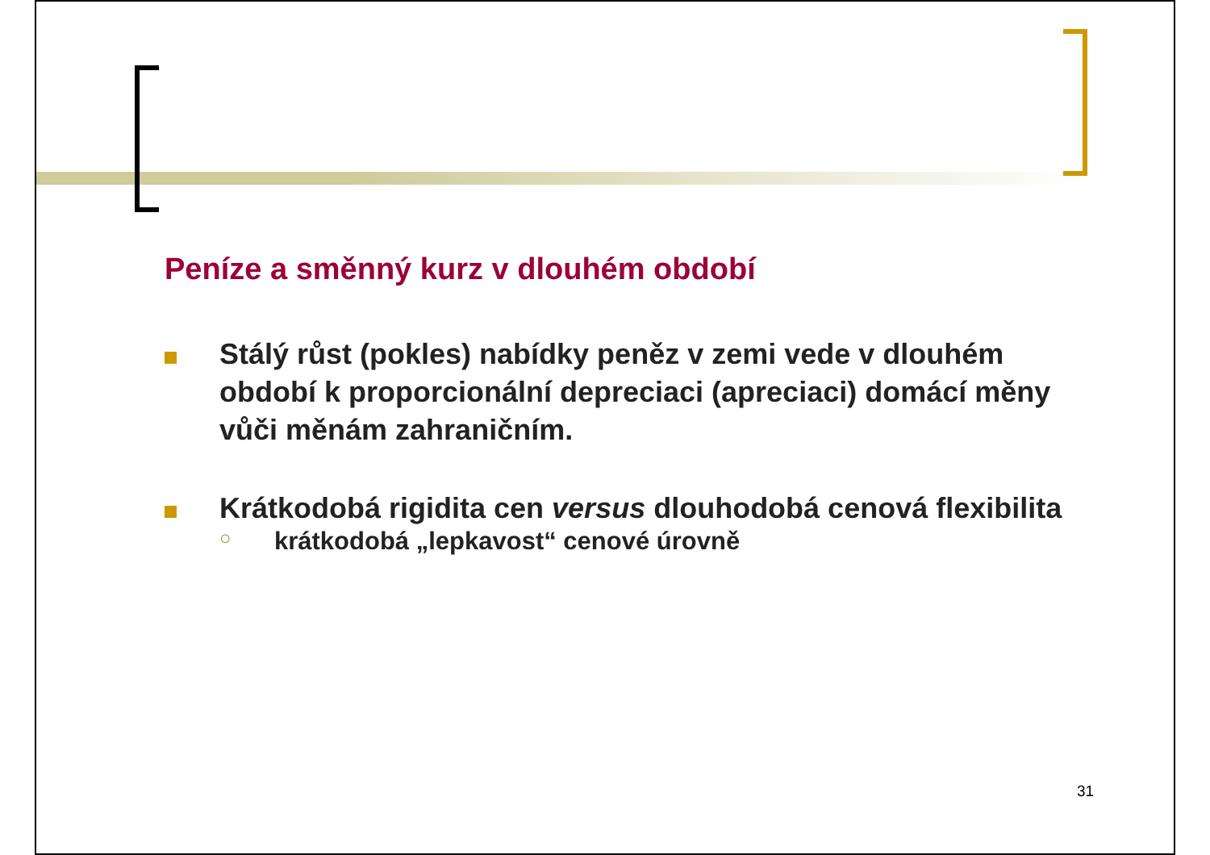Peníze a směnný kurz v dlouhém období
Stálý růst (pokles) nabídky peněz v zemi vede v dlouhém období k proporcionální depreciaci (apreciaci) domácí měny vůči měnám zahraničním.
Krátkodobá rigidita cen versus dlouhodobá cenová flexibilita
○
krátkodobá „lepkavost“ cenové úrovně
31